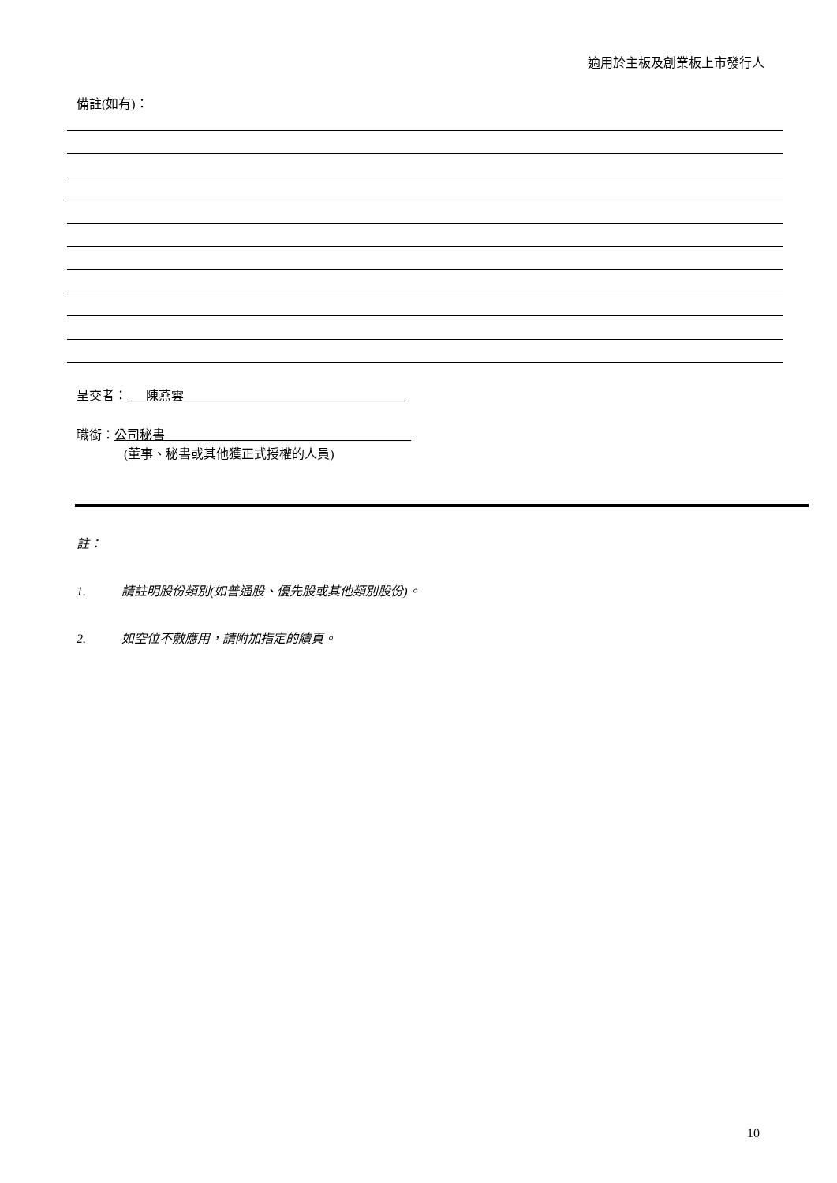適用於主板及創業板上市發行人
備註(如有)：
呈交者：___陳燕雲___________________________________
職銜：公司秘書_______________________________________
(董事、秘書或其他獲正式授權的人員)
註：
1. 請註明股份類別(如普通股、優先股或其他類別股份)。
2. 如空位不敷應用，請附加指定的續頁。
10